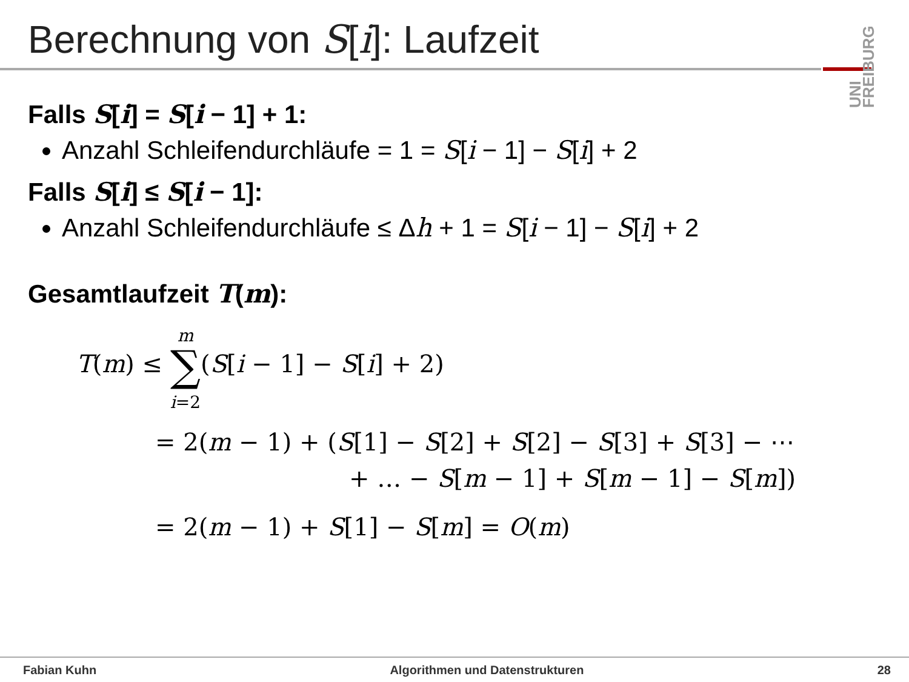Berechnung von S[i]: Laufzeit
UNI FREIBURG
Falls S[i] = S[i − 1] + 1:
Anzahl Schleifendurchläufe = 1 = S[i − 1] − S[i] + 2
Falls S[i] ≤ S[i − 1]:
Anzahl Schleifendurchläufe ≤ Δh + 1 = S[i − 1] − S[i] + 2
Gesamtlaufzeit T(m):
T(m) ≤ m
∑
i=2(S[i − 1] − S[i] + 2)
= 2(m − 1) + (S[1] − S[2] + S[2] − S[3] + S[3] − ⋯
+ … − S[m − 1] + S[m − 1] − S[m])
= 2(m − 1) + S[1] − S[m] = O(m)
Fabian Kuhn Algorithmen und Datenstrukturen 28